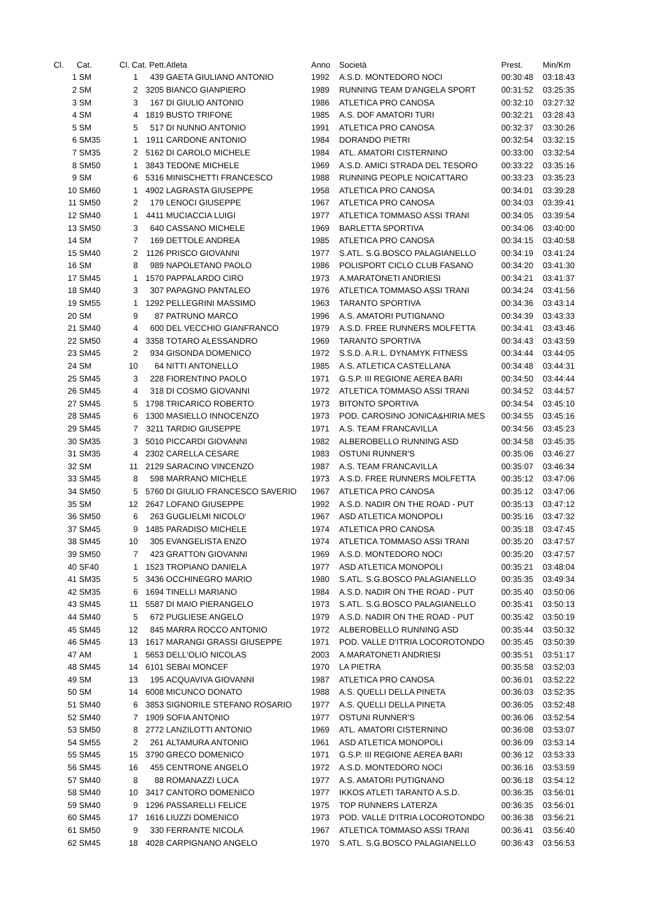| Cl. | Cat. | Cl. Cat. Pett. | | Atleta | Anno | Società | Prest. | Min/Km |
| --- | --- | --- | --- | --- | --- | --- | --- | --- |
| 1 | SM | 1 | 439 | GAETA GIULIANO ANTONIO | 1992 | A.S.D. MONTEDORO NOCI | 00:30:48 | 03:18:43 |
| 2 | SM | 2 | 3205 | BIANCO GIANPIERO | 1989 | RUNNING TEAM D'ANGELA SPORT | 00:31:52 | 03:25:35 |
| 3 | SM | 3 | 167 | DI GIULIO ANTONIO | 1986 | ATLETICA PRO CANOSA | 00:32:10 | 03:27:32 |
| 4 | SM | 4 | 1819 | BUSTO TRIFONE | 1985 | A.S. DOF AMATORI TURI | 00:32:21 | 03:28:43 |
| 5 | SM | 5 | 517 | DI NUNNO ANTONIO | 1991 | ATLETICA PRO CANOSA | 00:32:37 | 03:30:26 |
| 6 | SM35 | 1 | 1911 | CARDONE ANTONIO | 1984 | DORANDO PIETRI | 00:32:54 | 03:32:15 |
| 7 | SM35 | 2 | 5162 | DI CAROLO MICHELE | 1984 | ATL. AMATORI CISTERNINO | 00:33:00 | 03:32:54 |
| 8 | SM50 | 1 | 3843 | TEDONE MICHELE | 1969 | A.S.D. AMICI STRADA DEL TESORO | 00:33:22 | 03:35:16 |
| 9 | SM | 6 | 5316 | MINISCHETTI FRANCESCO | 1988 | RUNNING PEOPLE NOICATTARO | 00:33:23 | 03:35:23 |
| 10 | SM60 | 1 | 4902 | LAGRASTA GIUSEPPE | 1958 | ATLETICA PRO CANOSA | 00:34:01 | 03:39:28 |
| 11 | SM50 | 2 | 179 | LENOCI GIUSEPPE | 1967 | ATLETICA PRO CANOSA | 00:34:03 | 03:39:41 |
| 12 | SM40 | 1 | 4411 | MUCIACCIA LUIGI | 1977 | ATLETICA TOMMASO ASSI TRANI | 00:34:05 | 03:39:54 |
| 13 | SM50 | 3 | 640 | CASSANO MICHELE | 1969 | BARLETTA SPORTIVA | 00:34:06 | 03:40:00 |
| 14 | SM | 7 | 169 | DETTOLE ANDREA | 1985 | ATLETICA PRO CANOSA | 00:34:15 | 03:40:58 |
| 15 | SM40 | 2 | 1126 | PRISCO GIOVANNI | 1977 | S.ATL. S.G.BOSCO PALAGIANELLO | 00:34:19 | 03:41:24 |
| 16 | SM | 8 | 989 | NAPOLETANO PAOLO | 1986 | POLISPORT CICLO CLUB FASANO | 00:34:20 | 03:41:30 |
| 17 | SM45 | 1 | 1570 | PAPPALARDO CIRO | 1973 | A.MARATONETI ANDRIESI | 00:34:21 | 03:41:37 |
| 18 | SM40 | 3 | 307 | PAPAGNO PANTALEO | 1976 | ATLETICA TOMMASO ASSI TRANI | 00:34:24 | 03:41:56 |
| 19 | SM55 | 1 | 1292 | PELLEGRINI MASSIMO | 1963 | TARANTO SPORTIVA | 00:34:36 | 03:43:14 |
| 20 | SM | 9 | 87 | PATRUNO MARCO | 1996 | A.S. AMATORI PUTIGNANO | 00:34:39 | 03:43:33 |
| 21 | SM40 | 4 | 600 | DEL VECCHIO GIANFRANCO | 1979 | A.S.D. FREE RUNNERS MOLFETTA | 00:34:41 | 03:43:46 |
| 22 | SM50 | 4 | 3358 | TOTARO ALESSANDRO | 1969 | TARANTO SPORTIVA | 00:34:43 | 03:43:59 |
| 23 | SM45 | 2 | 934 | GISONDA DOMENICO | 1972 | S.S.D. A.R.L. DYNAMYK FITNESS | 00:34:44 | 03:44:05 |
| 24 | SM | 10 | 64 | NITTI ANTONELLO | 1985 | A.S. ATLETICA CASTELLANA | 00:34:48 | 03:44:31 |
| 25 | SM45 | 3 | 228 | FIORENTINO PAOLO | 1971 | G.S.P. III REGIONE AEREA BARI | 00:34:50 | 03:44:44 |
| 26 | SM45 | 4 | 318 | DI COSMO GIOVANNI | 1972 | ATLETICA TOMMASO ASSI TRANI | 00:34:52 | 03:44:57 |
| 27 | SM45 | 5 | 1798 | TRICARICO ROBERTO | 1973 | BITONTO SPORTIVA | 00:34:54 | 03:45:10 |
| 28 | SM45 | 6 | 1300 | MASIELLO INNOCENZO | 1973 | POD. CAROSINO JONICA&HIRIA MES | 00:34:55 | 03:45:16 |
| 29 | SM45 | 7 | 3211 | TARDIO GIUSEPPE | 1971 | A.S. TEAM FRANCAVILLA | 00:34:56 | 03:45:23 |
| 30 | SM35 | 3 | 5010 | PICCARDI GIOVANNI | 1982 | ALBEROBELLO RUNNING ASD | 00:34:58 | 03:45:35 |
| 31 | SM35 | 4 | 2302 | CARELLA CESARE | 1983 | OSTUNI RUNNER'S | 00:35:06 | 03:46:27 |
| 32 | SM | 11 | 2129 | SARACINO VINCENZO | 1987 | A.S. TEAM FRANCAVILLA | 00:35:07 | 03:46:34 |
| 33 | SM45 | 8 | 598 | MARRANO MICHELE | 1973 | A.S.D. FREE RUNNERS MOLFETTA | 00:35:12 | 03:47:06 |
| 34 | SM50 | 5 | 5760 | DI GIULIO FRANCESCO SAVERIO | 1967 | ATLETICA PRO CANOSA | 00:35:12 | 03:47:06 |
| 35 | SM | 12 | 2647 | LOFANO GIUSEPPE | 1992 | A.S.D. NADIR ON THE ROAD - PUT | 00:35:13 | 03:47:12 |
| 36 | SM50 | 6 | 263 | GUGLIELMI NICOLO' | 1967 | ASD ATLETICA MONOPOLI | 00:35:16 | 03:47:32 |
| 37 | SM45 | 9 | 1485 | PARADISO MICHELE | 1974 | ATLETICA PRO CANOSA | 00:35:18 | 03:47:45 |
| 38 | SM45 | 10 | 305 | EVANGELISTA ENZO | 1974 | ATLETICA TOMMASO ASSI TRANI | 00:35:20 | 03:47:57 |
| 39 | SM50 | 7 | 423 | GRATTON GIOVANNI | 1969 | A.S.D. MONTEDORO NOCI | 00:35:20 | 03:47:57 |
| 40 | SF40 | 1 | 1523 | TROPIANO DANIELA | 1977 | ASD ATLETICA MONOPOLI | 00:35:21 | 03:48:04 |
| 41 | SM35 | 5 | 3436 | OCCHINEGRO MARIO | 1980 | S.ATL. S.G.BOSCO PALAGIANELLO | 00:35:35 | 03:49:34 |
| 42 | SM35 | 6 | 1694 | TINELLI MARIANO | 1984 | A.S.D. NADIR ON THE ROAD - PUT | 00:35:40 | 03:50:06 |
| 43 | SM45 | 11 | 5587 | DI MAIO PIERANGELO | 1973 | S.ATL. S.G.BOSCO PALAGIANELLO | 00:35:41 | 03:50:13 |
| 44 | SM40 | 5 | 672 | PUGLIESE ANGELO | 1979 | A.S.D. NADIR ON THE ROAD - PUT | 00:35:42 | 03:50:19 |
| 45 | SM45 | 12 | 845 | MARRA ROCCO ANTONIO | 1972 | ALBEROBELLO RUNNING ASD | 00:35:44 | 03:50:32 |
| 46 | SM45 | 13 | 1617 | MARANGI GRASSI GIUSEPPE | 1971 | POD. VALLE D'ITRIA LOCOROTONDO | 00:35:45 | 03:50:39 |
| 47 | AM | 1 | 5653 | DELL'OLIO NICOLAS | 2003 | A.MARATONETI ANDRIESI | 00:35:51 | 03:51:17 |
| 48 | SM45 | 14 | 6101 | SEBAI MONCEF | 1970 | LA PIETRA | 00:35:58 | 03:52:03 |
| 49 | SM | 13 | 195 | ACQUAVIVA GIOVANNI | 1987 | ATLETICA PRO CANOSA | 00:36:01 | 03:52:22 |
| 50 | SM | 14 | 6008 | MICUNCO DONATO | 1988 | A.S. QUELLI DELLA PINETA | 00:36:03 | 03:52:35 |
| 51 | SM40 | 6 | 3853 | SIGNORILE STEFANO ROSARIO | 1977 | A.S. QUELLI DELLA PINETA | 00:36:05 | 03:52:48 |
| 52 | SM40 | 7 | 1909 | SOFIA ANTONIO | 1977 | OSTUNI RUNNER'S | 00:36:06 | 03:52:54 |
| 53 | SM50 | 8 | 2772 | LANZILOTTI ANTONIO | 1969 | ATL. AMATORI CISTERNINO | 00:36:08 | 03:53:07 |
| 54 | SM55 | 2 | 261 | ALTAMURA ANTONIO | 1961 | ASD ATLETICA MONOPOLI | 00:36:09 | 03:53:14 |
| 55 | SM45 | 15 | 3790 | GRECO DOMENICO | 1971 | G.S.P. III REGIONE AEREA BARI | 00:36:12 | 03:53:33 |
| 56 | SM45 | 16 | 455 | CENTRONE ANGELO | 1972 | A.S.D. MONTEDORO NOCI | 00:36:16 | 03:53:59 |
| 57 | SM40 | 8 | 88 | ROMANAZZI LUCA | 1977 | A.S. AMATORI PUTIGNANO | 00:36:18 | 03:54:12 |
| 58 | SM40 | 10 | 3417 | CANTORO DOMENICO | 1977 | IKKOS ATLETI TARANTO A.S.D. | 00:36:35 | 03:56:01 |
| 59 | SM40 | 9 | 1296 | PASSARELLI FELICE | 1975 | TOP RUNNERS LATERZA | 00:36:35 | 03:56:01 |
| 60 | SM45 | 17 | 1616 | LIUZZI DOMENICO | 1973 | POD. VALLE D'ITRIA LOCOROTONDO | 00:36:38 | 03:56:21 |
| 61 | SM50 | 9 | 330 | FERRANTE NICOLA | 1967 | ATLETICA TOMMASO ASSI TRANI | 00:36:41 | 03:56:40 |
| 62 | SM45 | 18 | 4028 | CARPIGNANO ANGELO | 1970 | S.ATL. S.G.BOSCO PALAGIANELLO | 00:36:43 | 03:56:53 |